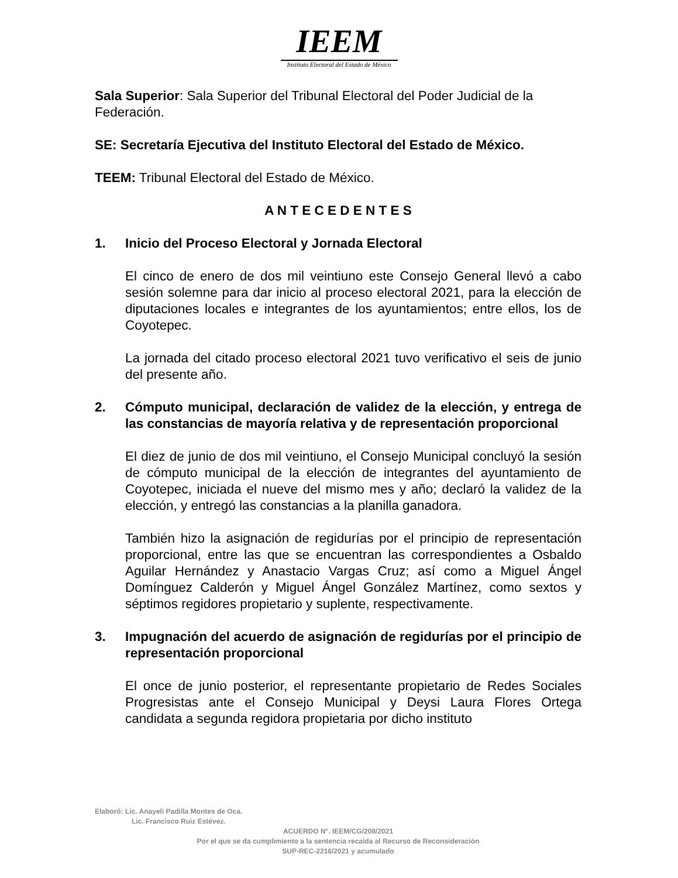IEEM
Instituto Electoral del Estado de México
Sala Superior: Sala Superior del Tribunal Electoral del Poder Judicial de la Federación.
SE: Secretaría Ejecutiva del Instituto Electoral del Estado de México.
TEEM: Tribunal Electoral del Estado de México.
A N T E C E D E N T E S
1. Inicio del Proceso Electoral y Jornada Electoral
El cinco de enero de dos mil veintiuno este Consejo General llevó a cabo sesión solemne para dar inicio al proceso electoral 2021, para la elección de diputaciones locales e integrantes de los ayuntamientos; entre ellos, los de Coyotepec.
La jornada del citado proceso electoral 2021 tuvo verificativo el seis de junio del presente año.
2. Cómputo municipal, declaración de validez de la elección, y entrega de las constancias de mayoría relativa y de representación proporcional
El diez de junio de dos mil veintiuno, el Consejo Municipal concluyó la sesión de cómputo municipal de la elección de integrantes del ayuntamiento de Coyotepec, iniciada el nueve del mismo mes y año; declaró la validez de la elección, y entregó las constancias a la planilla ganadora.
También hizo la asignación de regidurías por el principio de representación proporcional, entre las que se encuentran las correspondientes a Osbaldo Aguilar Hernández y Anastacio Vargas Cruz; así como a Miguel Ángel Domínguez Calderón y Miguel Ángel González Martínez, como sextos y séptimos regidores propietario y suplente, respectivamente.
3. Impugnación del acuerdo de asignación de regidurías por el principio de representación proporcional
El once de junio posterior, el representante propietario de Redes Sociales Progresistas ante el Consejo Municipal y Deysi Laura Flores Ortega candidata a segunda regidora propietaria por dicho instituto
Elaboró: Lic. Anayeli Padilla Montes de Oca.
Lic. Francisco Ruiz Estévez.
ACUERDO N°. IEEM/CG/208/2021
Por el que se da cumplimiento a la sentencia recaída al Recurso de Reconsideración
SUP-REC-2216/2021 y acumulado